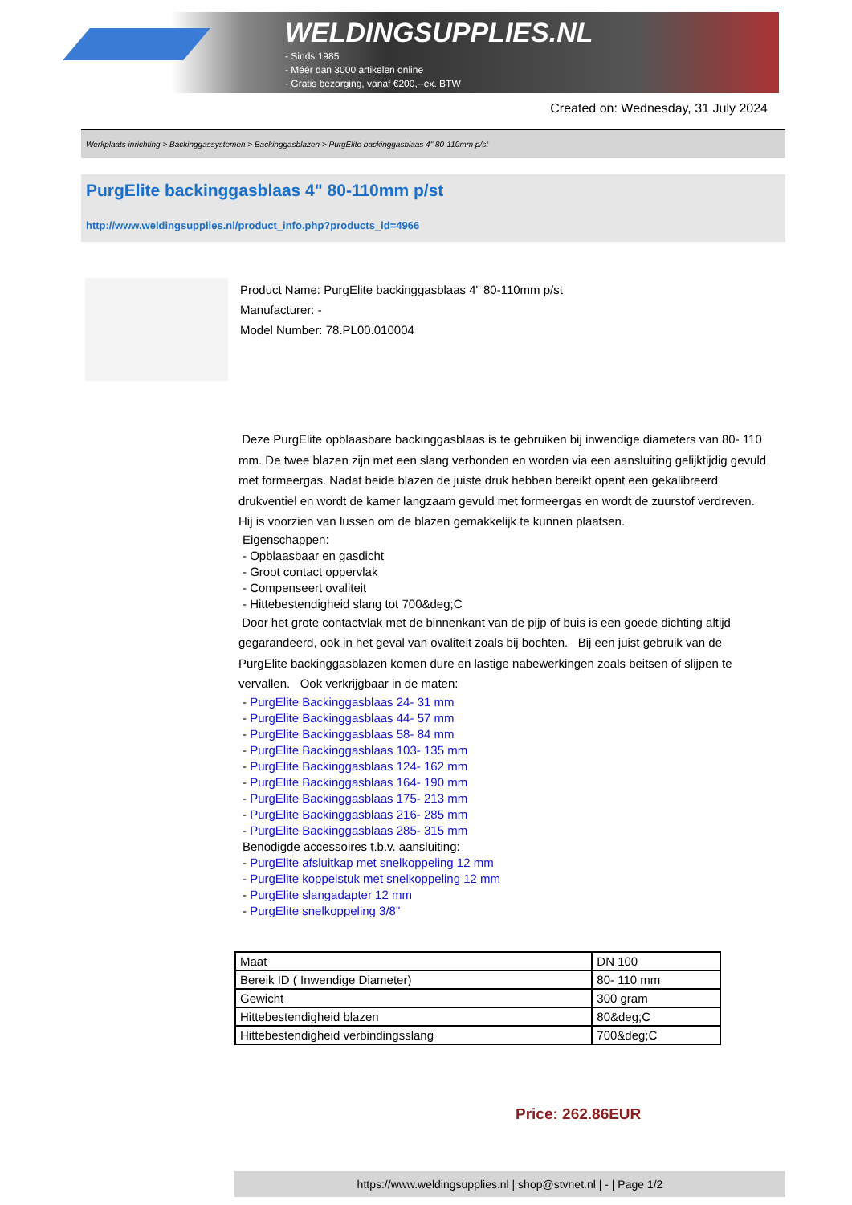WELDINGSUPPLIES.NL
- Sinds 1985
- Méér dan 3000 artikelen online
- Gratis bezorging, vanaf €200,--ex. BTW
Created on: Wednesday, 31 July 2024
Werkplaats inrichting > Backinggassystemen > Backinggasblazen > PurgElite backinggasblaas 4" 80-110mm p/st
PurgElite backinggasblaas 4" 80-110mm p/st
http://www.weldingsupplies.nl/product_info.php?products_id=4966
Product Name: PurgElite backinggasblaas 4" 80-110mm p/st
Manufacturer: -
Model Number: 78.PL00.010004
Deze PurgElite opblaasbare backinggasblaas is te gebruiken bij inwendige diameters van 80- 110 mm. De twee blazen zijn met een slang verbonden en worden via een aansluiting gelijktijdig gevuld met formeergas. Nadat beide blazen de juiste druk hebben bereikt opent een gekalibreerd drukventiel en wordt de kamer langzaam gevuld met formeergas en wordt de zuurstof verdreven. Hij is voorzien van lussen om de blazen gemakkelijk te kunnen plaatsen.
Eigenschappen:
- Opblaasbaar en gasdicht
- Groot contact oppervlak
- Compenseert ovaliteit
- Hittebestendigheid slang tot 700&deg;C
Door het grote contactvlak met de binnenkant van de pijp of buis is een goede dichting altijd gegarandeerd, ook in het geval van ovaliteit zoals bij bochten. Bij een juist gebruik van de PurgElite backinggasblazen komen dure en lastige nabewerkingen zoals beitsen of slijpen te vervallen. Ook verkrijgbaar in de maten:
- PurgElite Backinggasblaas 24- 31 mm
- PurgElite Backinggasblaas 44- 57 mm
- PurgElite Backinggasblaas 58- 84 mm
- PurgElite Backinggasblaas 103- 135 mm
- PurgElite Backinggasblaas 124- 162 mm
- PurgElite Backinggasblaas 164- 190 mm
- PurgElite Backinggasblaas 175- 213 mm
- PurgElite Backinggasblaas 216- 285 mm
- PurgElite Backinggasblaas 285- 315 mm
Benodigde accessoires t.b.v. aansluiting:
- PurgElite afsluitkap met snelkoppeling 12 mm
- PurgElite koppelstuk met snelkoppeling 12 mm
- PurgElite slangadapter 12 mm
- PurgElite snelkoppeling 3/8"
| Maat | DN 100 |
| Bereik ID ( Inwendige Diameter) | 80- 110 mm |
| Gewicht | 300 gram |
| Hittebestendigheid blazen | 80&deg;C |
| Hittebestendigheid verbindingsslang | 700&deg;C |
Price: 262.86EUR
https://www.weldingsupplies.nl | shop@stvnet.nl | - | Page 1/2